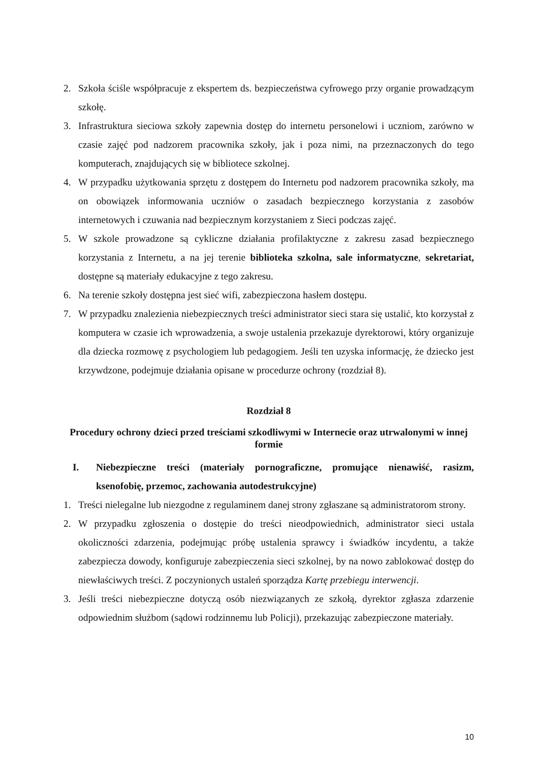2. Szkoła ściśle współpracuje z ekspertem ds. bezpieczeństwa cyfrowego przy organie prowadzącym szkołę.
3. Infrastruktura sieciowa szkoły zapewnia dostęp do internetu personelowi i uczniom, zarówno w czasie zajęć pod nadzorem pracownika szkoły, jak i poza nimi, na przeznaczonych do tego komputerach, znajdujących się w bibliotece szkolnej.
4. W przypadku użytkowania sprzętu z dostępem do Internetu pod nadzorem pracownika szkoły, ma on obowiązek informowania uczniów o zasadach bezpiecznego korzystania z zasobów internetowych i czuwania nad bezpiecznym korzystaniem z Sieci podczas zajęć.
5. W szkole prowadzone są cykliczne działania profilaktyczne z zakresu zasad bezpiecznego korzystania z Internetu, a na jej terenie biblioteka szkolna, sale informatyczne, sekretariat, dostępne są materiały edukacyjne z tego zakresu.
6. Na terenie szkoły dostępna jest sieć wifi, zabezpieczona hasłem dostępu.
7. W przypadku znalezienia niebezpiecznych treści administrator sieci stara się ustalić, kto korzystał z komputera w czasie ich wprowadzenia, a swoje ustalenia przekazuje dyrektorowi, który organizuje dla dziecka rozmowę z psychologiem lub pedagogiem. Jeśli ten uzyska informację, że dziecko jest krzywdzone, podejmuje działania opisane w procedurze ochrony (rozdział 8).
Rozdział 8
Procedury ochrony dzieci przed treściami szkodliwymi w Internecie oraz utrwalonymi w innej formie
I. Niebezpieczne treści (materiały pornograficzne, promujące nienawiść, rasizm, ksenofobię, przemoc, zachowania autodestrukcyjne)
1. Treści nielegalne lub niezgodne z regulaminem danej strony zgłaszane są administratorom strony.
2. W przypadku zgłoszenia o dostępie do treści nieodpowiednich, administrator sieci ustala okoliczności zdarzenia, podejmując próbę ustalenia sprawcy i świadków incydentu, a także zabezpiecza dowody, konfiguruje zabezpieczenia sieci szkolnej, by na nowo zablokować dostęp do niewłaściwych treści. Z poczynionych ustaleń sporządza Kartę przebiegu interwencji.
3. Jeśli treści niebezpieczne dotyczą osób niezwiązanych ze szkołą, dyrektor zgłasza zdarzenie odpowiednim służbom (sądowi rodzinnemu lub Policji), przekazując zabezpieczone materiały.
10